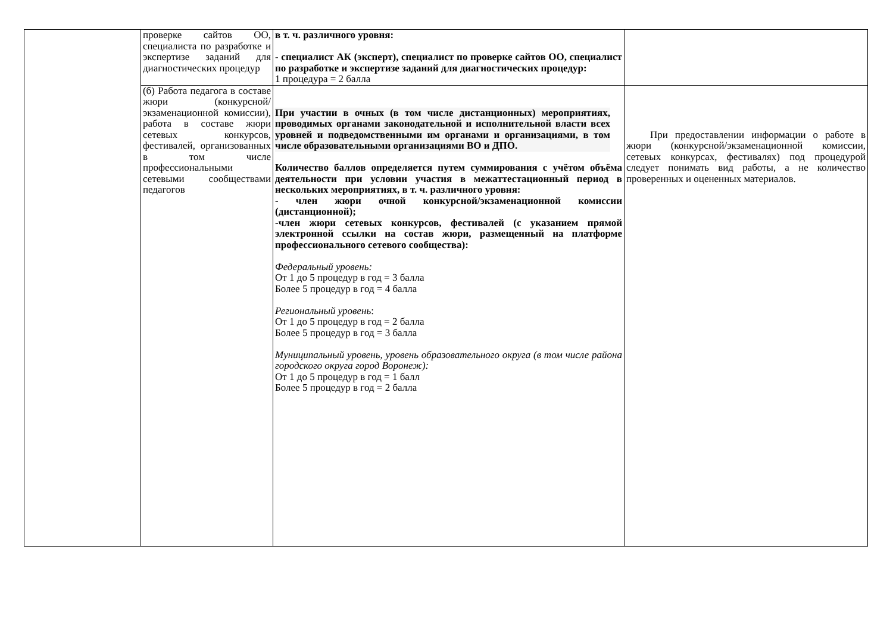| | проверке сайтов ОО, специалиста по разработке и экспертизе заданий для диагностических процедур | в т. ч. различного уровня: - специалист АК (эксперт), специалист по проверке сайтов ОО, специалист по разработке и экспертизе заданий для диагностических процедур: 1 процедура = 2 балла | |
| | (б) Работа педагога в составе жюри (конкурсной/ экзаменационной комиссии), работа в составе жюри сетевых конкурсов, фестивалей, организованных в том числе профессиональными сетевыми сообществами педагогов | При участии в очных (в том числе дистанционных) мероприятиях, проводимых органами законодательной и исполнительной власти всех уровней и подведомственными им органами и организациями, в том числе образовательными организациями ВО и ДПО. Количество баллов определяется путем суммирования с учётом объёма деятельности при условии участия в межаттестационный период в нескольких мероприятиях, в т. ч. различного уровня: - член жюри очной конкурсной/экзаменационной комиссии (дистанционной); -член жюри сетевых конкурсов, фестивалей (с указанием прямой электронной ссылки на состав жюри, размещенный на платформе профессионального сетевого сообщества): Федеральный уровень: От 1 до 5 процедур в год = 3 балла Более 5 процедур в год = 4 балла Региональный уровень : От 1 до 5 процедур в год = 2 балла Более 5 процедур в год = 3 балла Муниципальный уровень, уровень образовательного округа (в том числе района городского округа город Воронеж): От 1 до 5 процедур в год = 1 балл Более 5 процедур в год = 2 балла | При предоставлении информации о работе в жюри (конкурсной/экзаменационной комиссии, сетевых конкурсах, фестивалях) под процедурой следует понимать вид работы, а не количество проверенных и оцененных материалов. |